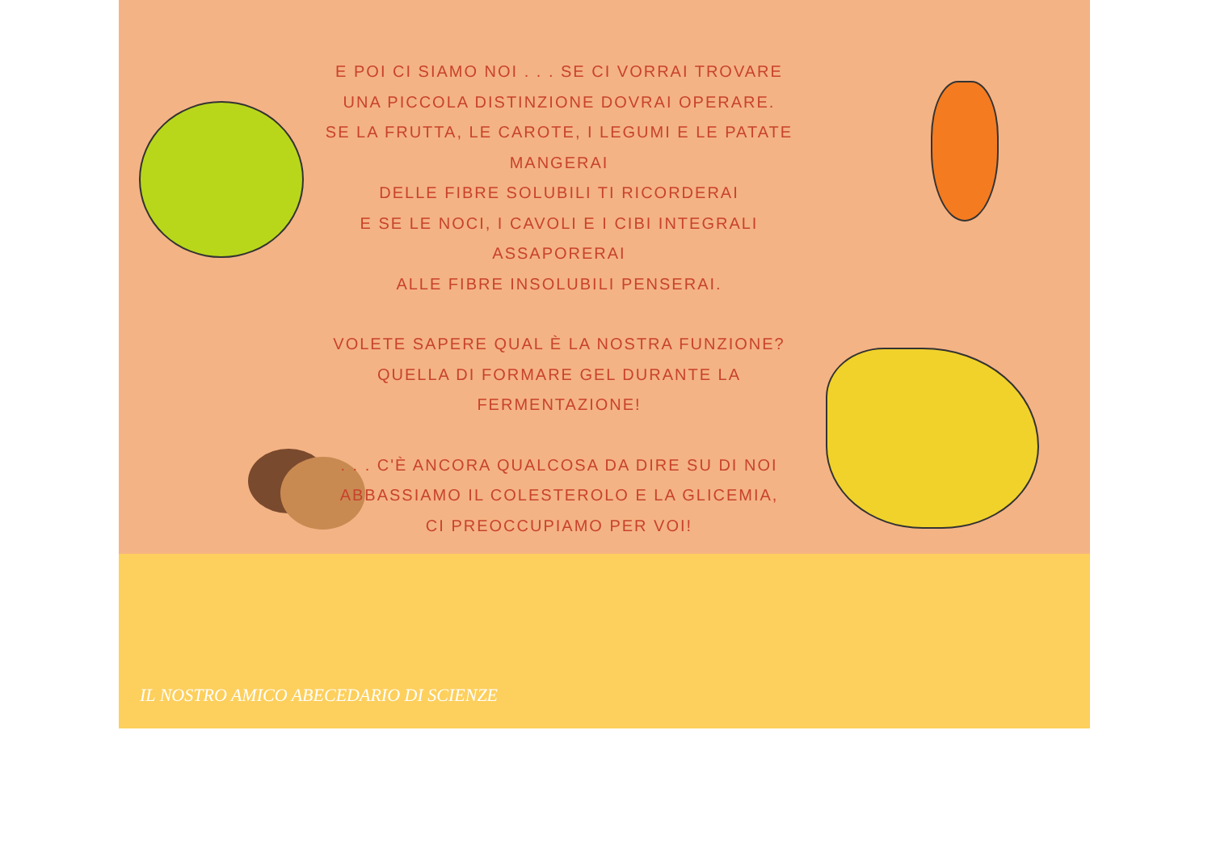E POI CI SIAMO NOI . . . SE CI VORRAI TROVARE
UNA PICCOLA DISTINZIONE DOVRAI OPERARE.
SE LA FRUTTA, LE CAROTE, I LEGUMI E LE PATATE MANGERAI
DELLE FIBRE SOLUBILI TI RICORDERAI
E SE LE NOCI, I CAVOLI E I CIBI INTEGRALI ASSAPORERAI
ALLE FIBRE INSOLUBILI PENSERAI.
VOLETE SAPERE QUAL È LA NOSTRA FUNZIONE?
QUELLA DI FORMARE GEL DURANTE LA FERMENTAZIONE!
. . . C'È ANCORA QUALCOSA DA DIRE SU DI NOI
ABBASSIAMO IL COLESTEROLO E LA GLICEMIA,
CI PREOCCUPIAMO PER VOI!
IL NOSTRO AMICO ABECEDARIO DI SCIENZE